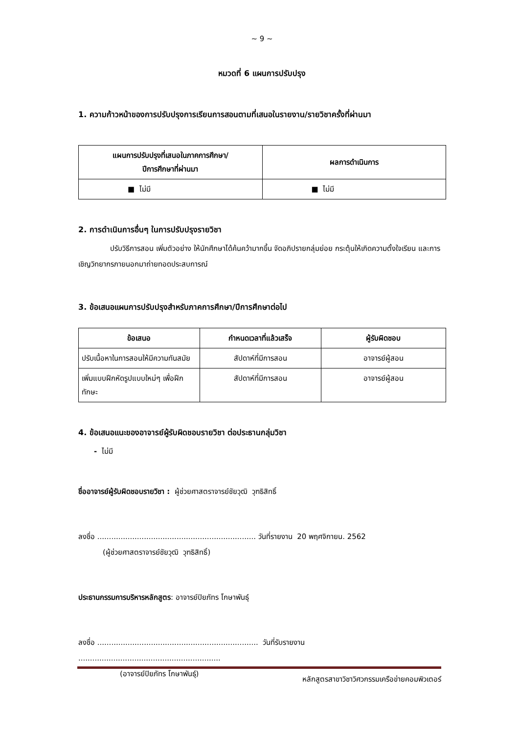~ 9 ~
หมวดที่ 6 แผนการปรับปรุง
1. ความก้าวหน้าของการปรับปรุงการเรียนการสอนตามที่เสนอในรายงาน/รายวิชาครั้งที่ผ่านมา
| แผนการปรับปรุงที่เสนอในภาคการศึกษา/ ปีการศึกษาที่ผ่านมา | ผลการดำเนินการ |
| --- | --- |
| ■ ไม่มี | ■ ไม่มี |
2. การดำเนินการอื่นๆ ในการปรับปรุงรายวิชา
ปรับวิธีการสอน เพิ่มตัวอย่าง ให้นักศึกษาได้ค้นคว้ามากขึ้น จัดอภิปรายกลุ่มย่อย กระตุ้นให้เกิดความตั้งใจเรียน และการเชิญวิทยากรภายนอกมาถ่ายทอดประสบการณ์
3. ข้อเสนอแผนการปรับปรุงสำหรับภาคการศึกษา/ปีการศึกษาต่อไป
| ข้อเสนอ | กำหนดเวลาที่แล้วเสร็จ | ผู้รับผิดชอบ |
| --- | --- | --- |
| ปรับเนื้อหาในการสอนให้มีความทันสมัย | สัปดาห์ที่มีการสอน | อาจารย์ผู้สอน |
| เพิ่มแบบฝึกหัดรูปแบบใหม่ๆ เพื่อฝึกทักษะ | สัปดาห์ที่มีการสอน | อาจารย์ผู้สอน |
4. ข้อเสนอแนะของอาจารย์ผู้รับผิดชอบรายวิชา ต่อประธานกลุ่มวิชา
- ไม่มี
ชื่ออาจารย์ผู้รับผิดชอบรายวิชา : ผู้ช่วยศาสตราจารย์ชัยวุฒิ วุฑธิสิทธิ์
ลงชื่อ .................................................................... วันที่รายงาน 20 พฤศจิกายน. 2562
(ผู้ช่วยศาสตราจารย์ชัยวุฒิ วุฑธิสิทธิ์)
ประธานกรรมการบริหารหลักสูตร: อาจารย์ปิยภัทร โกษาพันธุ์
ลงชื่อ ..................................................................... วันที่รับรายงาน .............................................................
(อาจารย์ปิยภัทร โกษาพันธุ์)
หลักสูตรสาขาวิชาวิศวกรรมเครือข่ายคอมพิวเตอร์